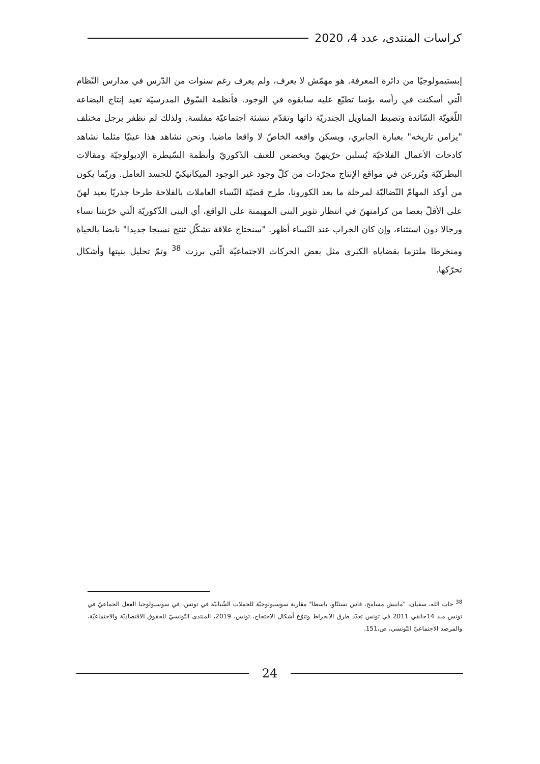كراسات المنتدى، عدد 4، 2020
إبستيمولوجيّا من دائرة المعرفة. هو مهمّش لا يعرف، ولم يعرف رغم سنوات من الدّرس في مدارس النّظام الّتي أسكنت في رأسه بؤسا تطبّع عليه سابقوه في الوجود. فأنظمة السّوق المدرسيّة تعيد إنتاج البضاعة اللّغويّة السّائدة وتضبط المناويل الجندريّة ذاتها وتقدّم تنشئة اجتماعيّة مفلسة. ولذلك لم نظفر برجل مختلف "يزامن تاريخه" بعبارة الجابري، ويسكن واقعه الخاصّ لا واقعا ماضيا. ونحن نشاهد هذا عينيّا مثلما نشاهد كادحات الأعمال الفلاحيّة يُسلبن حرّيتهنّ ويخضعن للعنف الذّكوريّ وأنظمة السّيطرة الإديولوجيّة ومقالات البطركيّة ويُزرعن في مواقع الإنتاج مجرّدات من كلّ وجود غير الوجود الميكانيكيّ للجسد العامل. وربّما يكون من أوكد المهامّ النّضاليّة لمرحلة ما بعد الكورونا، طرح قضيّة النّساء العاملات بالفلاحة طرحا جذريّا يعيد لهنّ على الأقلّ بعضا من كرامتهنّ في انتظار تثوير البنى المهيمنة على الواقع، أي البنى الذّكوريّة الّتي خرّبتنا نساء ورجالا دون استثناء، وإن كان الخراب عند النّساء أظهر. "سنحتاج علاقة تشكّل تنتج نسيجا جديدا" نابضا بالحياة ومنخرطا ملتزما بقضاياه الكبرى مثل بعض الحركات الاجتماعيّة الّتي برزت <sup>38</sup> وتمّ تحليل بنيتها وأشكال تحرّكها.
<sup>38</sup> جاب الله، سفيان، "مانيش مسامح، فاس نستنّاو، باسطا" مقاربة سوسيولوجيّة للحملات الشّبابيّة في تونس، في سوسيولوجيا الفعل الجماعيّ في تونس منذ 14جانفي 2011 في تونس تعدّد طرق الانخراط وتنوّع أشكال الاحتجاج، تونس، 2019، المنتدى التّونسيّ للحقوق الاقتصاديّة والاجتماعيّة، والمرصد الاجتماعيّ التّونسي، ص،151.
24